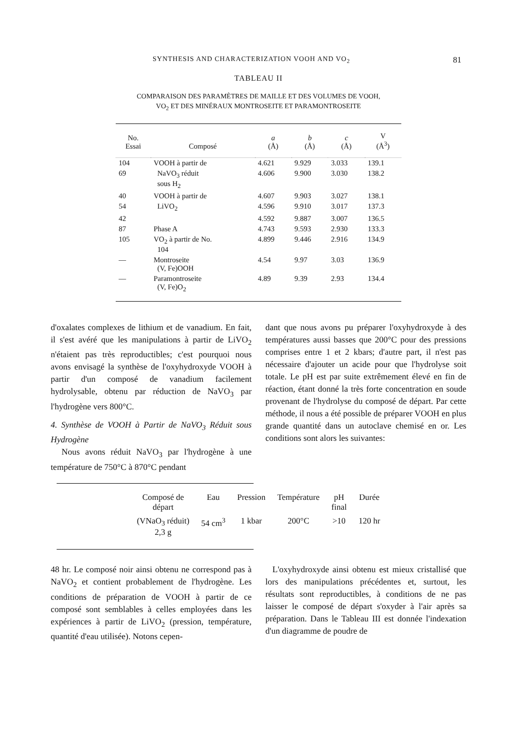SYNTHESIS AND CHARACTERIZATION VOOH AND VO<sub>2</sub> 81
TABLEAU II
COMPARAISON DES PARAMÈTRES DE MAILLE ET DES VOLUMES DE VOOH,
VO<sub>2</sub> ET DES MINÉRAUX MONTROSEITE ET PARAMONTROSEITE
| No. Essai | Composé | a (Å) | b (Å) | c (Å) | V (Å<sup>3</sup>) |
| --- | --- | --- | --- | --- | --- |
| 104 | VOOH à partir de | 4.621 | 9.929 | 3.033 | 139.1 |
| 69 | NaVO<sub>3</sub> réduit sous H<sub>2</sub> | 4.606 | 9.900 | 3.030 | 138.2 |
| 40 | VOOH à partir de | 4.607 | 9.903 | 3.027 | 138.1 |
| 54 | LiVO<sub>2</sub> | 4.596 | 9.910 | 3.017 | 137.3 |
| 42 | | 4.592 | 9.887 | 3.007 | 136.5 |
| 87 | Phase A | 4.743 | 9.593 | 2.930 | 133.3 |
| 105 | VO<sub>2</sub> à partir de No. 104 | 4.899 | 9.446 | 2.916 | 134.9 |
| — | Montroseite (V, Fe)OOH | 4.54 | 9.97 | 3.03 | 136.9 |
| — | Paramontroseite (V, Fe)O<sub>2</sub> | 4.89 | 9.39 | 2.93 | 134.4 |
d'oxalates complexes de lithium et de vanadium. En fait, il s'est avéré que les manipulations à partir de LiVO<sub>2</sub> n'étaient pas très reproductibles; c'est pourquoi nous avons envisagé la synthèse de l'oxyhydroxyde VOOH à partir d'un composé de vanadium facilement hydrolysable, obtenu par réduction de NaVO<sub>3</sub> par l'hydrogène vers 800°C.
4. Synthèse de VOOH à Partir de NaVO<sub>3</sub> Réduit sous Hydrogène
Nous avons réduit NaVO<sub>3</sub> par l'hydrogène à une température de 750°C à 870°C pendant
dant que nous avons pu préparer l'oxyhydroxyde à des températures aussi basses que 200°C pour des pressions comprises entre 1 et 2 kbars; d'autre part, il n'est pas nécessaire d'ajouter un acide pour que l'hydrolyse soit totale. Le pH est par suite extrêmement élevé en fin de réaction, étant donné la très forte concentration en soude provenant de l'hydrolyse du composé de départ. Par cette méthode, il nous a été possible de préparer VOOH en plus grande quantité dans un autoclave chemisé en or. Les conditions sont alors les suivantes:
| Composé de départ | Eau | Pression | Température | pH final | Durée |
| --- | --- | --- | --- | --- | --- |
| (VNaO<sub>3</sub> réduit) 2,3 g | 54 cm<sup>3</sup> | 1 kbar | 200°C | >10 | 120 hr |
48 hr. Le composé noir ainsi obtenu ne correspond pas à NaVO<sub>2</sub> et contient probablement de l'hydrogène. Les conditions de préparation de VOOH à partir de ce composé sont semblables à celles employées dans les expériences à partir de LiVO<sub>2</sub> (pression, température, quantité d'eau utilisée). Notons cepen-
L'oxyhydroxyde ainsi obtenu est mieux cristallisé que lors des manipulations précédentes et, surtout, les résultats sont reproductibles, à conditions de ne pas laisser le composé de départ s'oxyder à l'air après sa préparation. Dans le Tableau III est donnée l'indexation d'un diagramme de poudre de